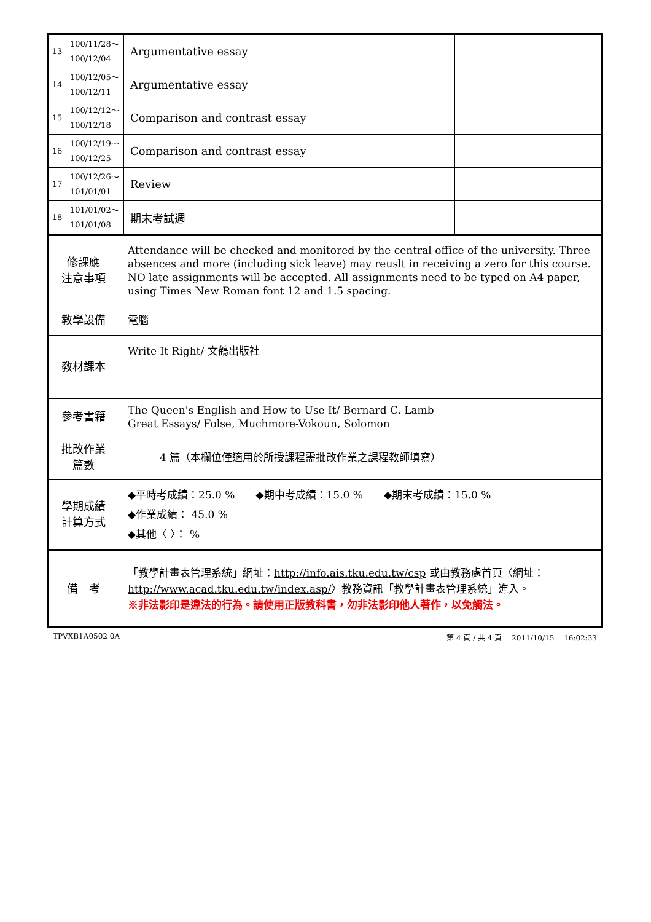| 13 | 100/11/28～ 100/12/04 | Argumentative essay | |
| 14 | 100/12/05～ 100/12/11 | Argumentative essay | |
| 15 | 100/12/12～ 100/12/18 | Comparison and contrast essay | |
| 16 | 100/12/19～ 100/12/25 | Comparison and contrast essay | |
| 17 | 100/12/26～ 101/01/01 | Review | |
| 18 | 101/01/02～ 101/01/08 | 期末考試週 | |
| 修課應 注意事項 | Attendance will be checked and monitored by the central office of the university. Three absences and more (including sick leave) may reuslt in receiving a zero for this course. NO late assignments will be accepted. All assignments need to be typed on A4 paper, using Times New Roman font 12 and 1.5 spacing. |
| 教學設備 | 電腦 |
| 教材課本 | Write It Right/ 文鶴出版社 |
| 參考書籍 | The Queen's English and How to Use It/ Bernard C. Lamb Great Essays/ Folse, Muchmore-Vokoun, Solomon |
| 批改作業 篇數 | 4 篇（本欄位僅適用於所授課程需批改作業之課程教師填寫） |
| 學期成績 計算方式 | ◆平時考成績：25.0 % ◆期中考成績：15.0 % ◆期末考成績：15.0 % ◆作業成績： 45.0 % ◆其他〈 〉： % |
| 備 考 | 「教學計畫表管理系統」網址： http://info.ais.tku.edu.tw/csp 或由教務處首頁〈網址： http://www.acad.tku.edu.tw/index.asp/ 〉教務資訊「教學計畫表管理系統」進入。 ※非法影印是違法的行為。請使用正版教科書，勿非法影印他人著作，以免觸法。 |
TPVXB1A0502 0A 第 4 頁 / 共 4 頁　 2011/10/15　 16:02:33